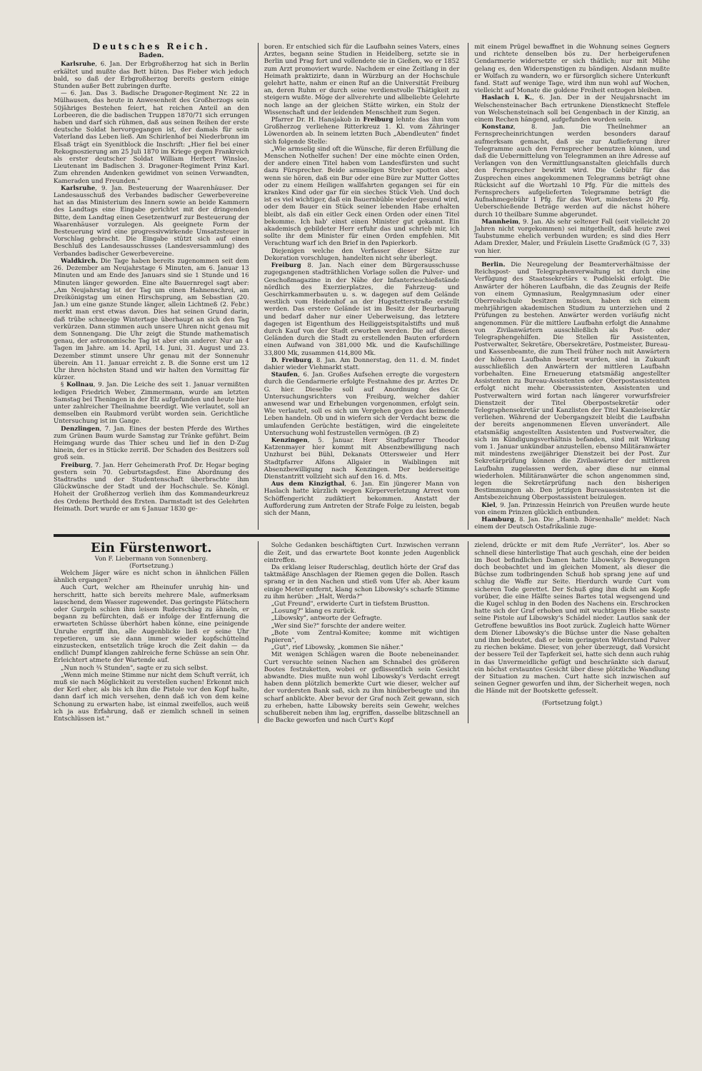Deutsches Reich.
Baden.
Karlsruhe, 6. Jan. Der Erbgroßherzog hat sich in Berlin erkältet und mußte das Bett hüten. Das Fieber wich jedoch bald, so daß der Erbgroßherzog bereits gestern einige Stunden außer Bett zubringen durfte.
— 6. Jan. Das 3. Badische Dragoner-Regiment Nr. 22 in Mülhausen, das heute in Anwesenheit des Großherzogs sein 50jähriges Bestehen feiert, hat reichen Anteil an den Lorbeeren, die die badischen Truppen 1870/71 sich errungen haben und darf sich rühmen, daß aus seinen Reihen der erste deutsche Soldat hervorgegangen ist, der damals für sein Vaterland das Leben ließ. Am Schirlenhof bei Niederbronn im Elsaß trägt ein Syenitblock die Inschrift: „Hier fiel bei einer Rekognoszierung am 25 Juli 1870 im Kriege gegen Frankreich als erster deutscher Soldat William Herbert Winsloe, Lieutenant im Badischen 3. Dragoner-Regiment Prinz Karl. Zum ehrenden Andenken gewidmet von seinen Verwandten, Kameraden und Freunden."
Karlsruhe, 9. Jan. Besteuerung der Waarenhäuser. Der Landesausschuß des Verbandes badischer Gewerbevereine hat an das Ministerium des Innern sowie an beide Kammern des Landtags eine Eingabe gerichtet mit der dringenden Bitte, dem Landtag einen Gesetzentwurf zur Besteuerung der Waarenhäuser vorzulegen. Als geeignete Form der Besteuerung wird eine progressivwirkende Umsatzsteuer in Vorschlag gebracht. Die Eingabe stützt sich auf einen Beschluß des Landesausschusses (Landesversammlung) des Verbandes badischer Gewerbevereine.
Waldkirch. Die Tage haben bereits zugenommen seit dem 26. Dezember am Neujahrstage 6 Minuten, am 6. Januar 13 Minuten und am Ende des Januars sind sie 1 Stunde und 16 Minuten länger geworden. Eine alte Bauernregel sagt aber: „Am Neujahrstag ist der Tag um einen Hahnenschrei, am Dreikönigstag um einen Hirschsprung, am Sebastian (20. Jan.) um eine ganze Stunde länger, allein Lichtmeß (2. Febr.) merkt man erst etwas davon. Dies hat seinen Grund darin, daß trübe schneeige Wintertage überhaupt an sich den Tag verkürzen. Dann stimmen auch unsere Uhren nicht genau mit dem Sonnengang. Die Uhr zeigt die Stunde mathematisch genau, der astronomische Tag ist aber ein anderer. Nur an 4 Tagen im Jahre. am 14. April, 14. Juni, 31. August und 23. Dezember stimmt unsere Uhr genau mit der Sonnenuhr überein. Am 11. Januar erreicht z. B. die Sonne erst um 12 Uhr ihren höchsten Stand und wir halten den Vormittag für kürzer.
§ Kollnau, 9. Jan. Die Leiche des seit 1. Januar vermißten ledigen Friedrich Weber, Zimmermann, wurde am letzten Samstag bei Theningen in der Elz aufgefunden und heute hier unter zahlreicher Theilnahme beerdigt. Wie verlautet, soll an demselben ein Raubmord verübt worden sein. Gerichtliche Untersuchung ist im Gange.
Denzlingen, 7. Jan. Eines der besten Pferde des Wirthes zum Grünen Baum wurde Samstag zur Tränke geführt. Beim Heimgang wurde das Thier scheu und lief in den D-Zug hinein, der es in Stücke zerriß. Der Schaden des Besitzers soll groß sein.
Freiburg, 7. Jan. Herr Geheimerath Prof. Dr. Hegar beging gestern sein 70. Geburtstagsfest. Eine Abordnung des Stadtraths und der Studentenschaft überbrachte ihm Glückwünsche der Stadt und der Hochschule. Se. Königl. Hoheit der Großherzog verlieh ihm das Kommandeurkreuz des Ordens Berthold des Ersten. Darmstadt ist des Gelehrten Heimath. Dort wurde er am 6 Januar 1830 ge-
boren. Er entschied sich für die Laufbahn seines Vaters, eines Arztes, begann seine Studien in Heidelberg, setzte sie in Berlin und Prag fort und vollendete sie in Gießen, wo er 1852 zum Arzt promoviert wurde. Nachdem er eine Zeitlang in der Heimath praktizirte, dann in Würzburg an der Hochschule gelehrt hatte, nahm er einen Ruf an die Universität Freiburg an, deren Ruhm er durch seine verdienstvolle Thätigkeit zu steigern wußte. Möge der allverehrte und allbeliebte Gelehrte noch lange an der gleichen Stätte wirken, ein Stolz der Wissenschaft und der leidenden Menschheit zum Segen.
Pfarrer Dr. H. Hansjakob in Freiburg lehnte das ihm vom Großherzog verliehene Ritterkreuz 1. Kl. vom Zähringer Löwenorden ab. In seinem letzten Buch „Abendleuten" findet sich folgende Stelle:
„Wie armselig sind oft die Wünsche, für deren Erfüllung die Menschen Nothelfer suchen! Der eine möchte einen Orden, der andere einen Titel haben vom Landesfürsten und sucht dazu Fürsprecher. Beide armseligen Streber spotten aber, wenn sie hören, daß ein Bur oder eine Büre zur Mutter Gottes oder zu einem Heiligen wallfahrten gegangen sei für ein krankes Kind oder gar für ein sieches Stück Vieh. Und doch ist es viel wichtiger, daß ein Bauernbüble wieder gesund wird, oder dem Bauer ein Stück seiner lebenden Habe erhalten bleibt, als daß ein eitler Geck einen Orden oder einen Titel bekomme. Ich hab' einst einen Minister gut gekannt. Ein akademisch gebildeter Herr erfuhr das und schrieb mir, ich sollte ihr dem Minister für einen Orden empfehlen. Mit Verachtung warf ich den Brief in den Papierkorb.
Diejenigen welche den Verfasser dieser Sätze zur Dekoration vorschlugen, handelten nicht sehr überlegt.
Freiburg 8. Jan. Nach einer dem Bürgerausschusse zugegangenen stadträthlichen Vorlage sollen die Pulver- und Geschoßmagazine in der Nähe der Infanterieschießstände nördlich des Exerzierplatzes, die Fahrzeug- und Geschirrkammerbauten u. s. w. dagegen auf dem Gelände westlich vom Heidenhof an der Hugstetterstraße erstellt werden. Das erstere Gelände ist im Besitz der Beurbarung und bedarf daher nur einer Ueberweisung, das letztere dagegen ist Eigenthum des Heiliggeistspitalstifts und muß durch Kauf von der Stadt erworben werden. Die auf diesen Geländen durch die Stadt zu erstellenden Bauten erfordern einen Aufwand von 381,000 Mk. und die Kaufschillinge 33,800 Mk, zusammen 414,800 Mk.
D. Freiburg, 8. Jan. Am Donnerstag, den 11. d. M. findet dahier wieder Viehmarkt statt.
Staufen, 6. Jan. Großes Aufsehen erregte die vorgestern durch die Gendarmerie erfolgte Festnahme des pr. Arztes Dr. G. hier. Dieselbe soll auf Anordnung des Gr. Untersuchungsrichters von Freiburg, welcher dahier anwesend war und Erhebungen vorgenommen, erfolgt sein. Wie verlautet, soll es sich um Vergehen gegen das keimende Leben handeln. Ob und in wiefern sich der Verdacht bezw. die umlaufenden Gerüchte bestätigen, wird die eingeleitete Untersuchung wohl festzustellen vermögen. (B Z)
Kenzingen, 5. Januar. Herr Stadtpfarrer Theodor Katzenmayer hier kommt mit Absenzbewilligung nach Unzhurst bei Bühl, Dekanats Ottersweier und Herr Stadtpfarrer Alfons Allgaier in Waiblingen mit Absenzbewilligung nach Kenzingen. Der beiderseitige Dienstantritt vollzieht sich auf den 16. d. Mts.
Aus dem Kinzigthal, 6. Jan. Ein jüngerer Mann von Haslach hatte kürzlich wegen Körperverletzung Arrest vom Schöffengericht zudiktiert bekommen. Anstatt der Aufforderung zum Antreten der Strafe Folge zu leisten, begab sich der Mann,
mit einem Prügel bewaffnet in die Wohnung seines Gegners und richtete denselben bös zu. Der herbeigerufenen Gendarmerie widersetzte er sich thätlich; nur mit Mühe gelang es, den Widerspenstigen zu bändigen. Alsdann mußte er Wolfach zu wandern, wo er fürsorglich sichere Unterkunft fand. Statt auf wenige Tage, wird ihm nun wohl auf Wochen, vielleicht auf Monate die goldene Freiheit entzogen bleiben.
Haslach i. K., 6. Jan. Der in der Neujahrsnacht im Welschensteinacher Bach ertrunkene Dienstknecht Steffele von Welschensteinach soll bei Gengenbach in der Kinzig, an einem Rechen hängend, aufgefunden worden sein.
Konstanz, 8. Jan. Die Theilnehmer an Fernsprecheinrichtungen werden besonders darauf aufmerksam gemacht, daß sie zur Auflieferung ihrer Telegramme auch den Fernsprecher benutzen können, und daß die Uebermittelung von Telegrammen an ihre Adresse auf Verlangen von den Vermittlungsanstalten gleichfalls durch den Fernsprecher bewirkt wird. Die Gebühr für das Zusprechen eines angekommenen Telegramms beträgt ohne Rücksicht auf die Wortzahl 10 Pfg. Für die mittels des Fernsprechers aufgelieferten Telegramme beträgt die Aufnahmegebühr 1 Pfg. für das Wort, mindestens 20 Pfg. Ueberschießende Beträge werden auf die nächst höhere durch 10 theilbare Summe abgerundet.
Mannheim, 9. Jan. Als sehr seltener Fall (seit vielleicht 20 Jahren nicht vorgekommen) sei mitgetheilt, daß heute zwei Taubstumme ehelich verbunden wurden; es sind dies Herr Adam Drexler, Maler, und Fräulein Lisette Graßmück (G 7, 33) von hier.
Berlin. Die Neuregelung der Beamterverhältnisse der Reichspost- und Telegraphenverwaltung ist durch eine Verfügung des Staatssekretärs v. Podbielski erfolgt. Die Anwärter der höheren Laufbahn, die das Zeugnis der Reife von einem Gymnasium, Realgymnasium oder einer Oberrealschule besitzen müssen, haben sich einem mehrjährigen akademischen Studium zu unterziehen und 2 Prüfungen zu bestehen. Anwärter werden vorläufig nicht angenommen. Für die mittlere Laufbahn erfolgt die Annahme von Zivilanwärtern ausschließlich als Post- oder Telegraphengehilfen. Die Stellen für Assistenten, Postverwalter, Sekretäre, Obersekretäre, Postmeister, Bureau- und Kassenbeamte, die zum Theil früher noch mit Anwärtern der höheren Laufbahn besetzt wurden, sind in Zukunft ausschließlich den Anwärtern der mittleren Laufbahn vorbehalten. Eine Erneuerung etatsmäßig angestellter Assistenten zu Bureau-Assistenten oder Oberpostassistenten erfolgt nicht mehr. Oberassistenten, Assistenten und Postverwaltern wird fortan nach längerer vorwurfsfreier Dienstzeit der Titel Oberpostsekretär oder Telegraphensekretär und Kanzlisten der Titel Kanzleisekretär verliehen. Während der Uebergangszeit bleibt die Laufbahn der bereits angenommenen Eleven unverändert. Alle etatsmäßig angestellten Assistenten und Postverwalter, die sich im Kündigungsverhältnis befanden, sind mit Wirkung vom 1. Januar unkündbar anzustellen, ebenso Militäranwärter mit mindestens zweijähriger Dienstzeit bei der Post. Zur Sekretärprüfung können die Zivilanwärter der mittleren Laufbahn zugelassen werden, aber diese nur einmal wiederholen. Militäranwärter die schon angenommen sind, legen die Sekretärprüfung nach den bisherigen Bestimmungen ab. Den jetzigen Bureauassistenten ist die Amtsbezeichnung Oberpostassistent beizulegen.
Kiel, 9. Jan. Prinzessin Heinrich von Preußen wurde heute von einem Prinzen glücklich entbunden.
Hamburg, 8. Jan. Die „Hamb. Börsenhalle" meldet: Nach einem der Deutsch Ostafrikalinie zuge-
Ein Fürstenwort.
Von F. Liebermann von Sonnenberg.
(Fortsetzung.)
Welchem Jäger wäre es nicht schon in ähnlichen Fällen ähnlich ergangen?
Auch Curt, welcher am Rheinufer unruhig hin- und herschritt, hatte sich bereits mehrere Male, aufmerksam lauschend, dem Wasser zugewendet. Das geringste Plätschern oder Gurgeln schien ihm leisem Ruderschlag zu ähneln, er begann zu befürchten, daß er infolge der Entfernung die erwarteten Schüsse überhört haben könne, eine peinigende Unruhe ergriff ihn, alle Augenblicke ließ er seine Uhr repetieren, um sie dann immer wieder kopfschüttelnd einzustecken, entsetzlich träge kroch die Zeit dahin — da endlich! Dumpf klangen zahlreiche ferne Schüsse an sein Ohr. Erleichtert atmete der Wartende auf.
„Nun noch ¾ Stunden", sagte er zu sich selbst.
„Wenn mich meine Stimme nur nicht dem Schuft verrät, ich muß sie nach Möglichkeit zu verstellen suchen! Erkennt mich der Kerl eher, als bis ich ihm die Pistole vor den Kopf halte, dann darf ich mich versehen, denn daß ich von dem keine Schonung zu erwarten habe, ist einmal zweifellos, auch weiß ich ja aus Erfahrung, daß er ziemlich schnell in seinen Entschlüssen ist."
Solche Gedanken beschäftigten Curt. Inzwischen verrann die Zeit, und das erwartete Boot konnte jeden Augenblick eintreffen.
Da erklang leiser Ruderschlag, deutlich hörte der Graf das taktmäßige Anschlagen der Riemen gegen die Dollen. Rasch sprang er in den Nachen und stieß vom Ufer ab. Aber kaum einige Meter entfernt, klang schon Libowsky's scharfe Stimme zu ihm herüber: „Halt, Werda?"
„Gut Freund", erwiderte Curt in tiefstem Brustton.
„Losung?" klang es zurück.
„Libowsky", antworte der Gefragte.
„Wer sind Sie?" forschte der andere weiter.
„Bote vom Zentral-Komitee; komme mit wichtigen Papieren",
„Gut", rief Libowsky, „kommen Sie näher."
Mit wenigen Schlägen waren die Boote nebeneinander. Curt versuchte seinen Nachen am Schnabel des größeren Bootes festzuketten, wobei er geflissentlich sein Gesicht abwandte. Dies mußte nun wohl Libowsky's Verdacht erregt haben denn plötzlich bemerkte Curt wie dieser, welcher auf der vordersten Bank saß, sich zu ihm hinüberbeugte und ihn scharf anblickte. Aber bevor der Graf noch Zeit gewann, sich zu erheben, hatte Libowsky bereits sein Gewehr, welches schußbereit neben ihm lag, ergriffen, dasselbe blitzschnell an die Backe geworfen und nach Curt's Kopf
zielend, drückte er mit dem Rufe „Verräter", los. Aber so schnell diese hinterlistige That auch geschah, eine der beiden im Boot befindlichen Damen hatte Libowsky's Bewegungen doch beobachtet und im gleichen Moment, als dieser die Büchse zum todbringenden Schuß hob sprang jene auf und schlug die Waffe zur Seite. Hierdurch wurde Curt vom sicheren Tode gerettet. Der Schuß ging ihm dicht am Kopfe vorüber, die eine Hälfte seines Bartes total wegsengend und die Kugel schlug in den Boden des Nachens ein. Erschrocken hatte sich der Graf erhoben und mit wuchtigem Hiebe sauste seine Pistole auf Libowsky's Schädel nieder. Lautlos sank der Getroffene bewußtlos ins Boot zurück. Zugleich hatte Wörner dem Diener Libowsky's die Büchse unter die Nase gehalten und ihm bedeutet, daß er beim geringsten Widerstand Pulver zu riechen bekäme. Dieser, von jeher überzeugt, daß Vorsicht der bessere Teil der Tapferkeit sei, hatte sich denn auch ruhig in das Unvermeidliche gefügt und beschränkte sich darauf, ein höchst erstauntes Gesicht über diese plötzliche Wandlung der Situation zu machen. Curt hatte sich inzwischen auf seinen Gegner geworfen und ihm, der Sicherheit wegen, noch die Hände mit der Bootskette gefesselt.
(Fortsetzung folgt.)